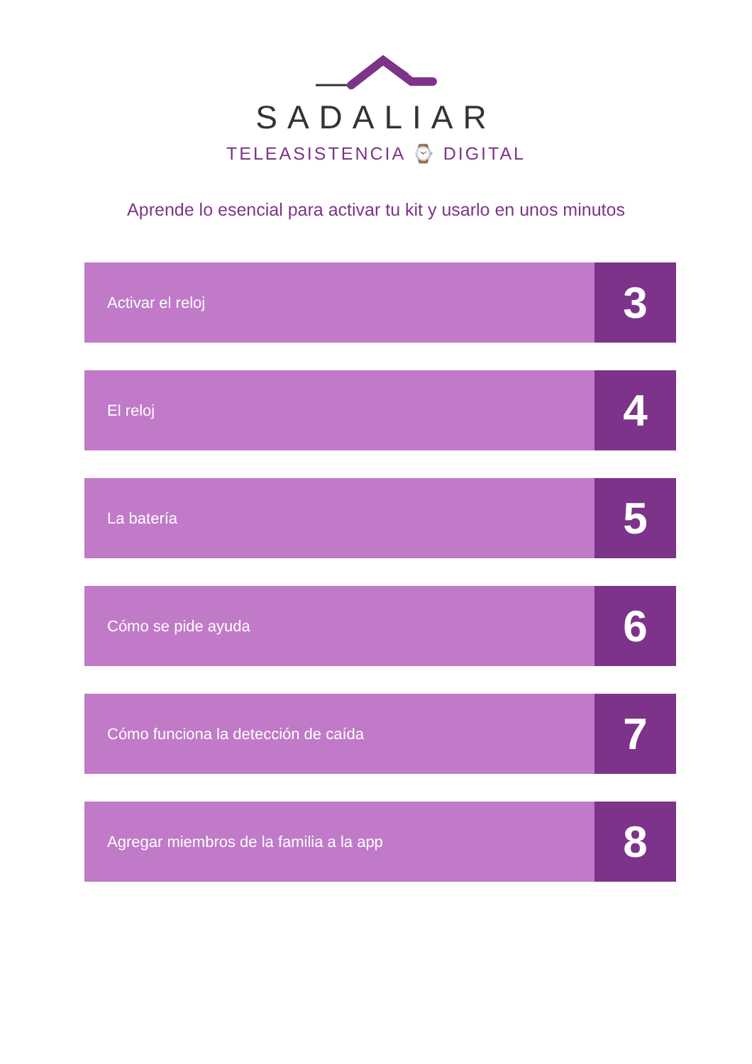SADALIAR
TELEASISTENCIA ⌚ DIGITAL
Aprende lo esencial para activar tu kit y usarlo en unos minutos
Activar el reloj
3
El reloj
4
La batería
5
Cómo se pide ayuda
6
Cómo funciona la detección de caída
7
Agregar miembros de la familia a la app
8